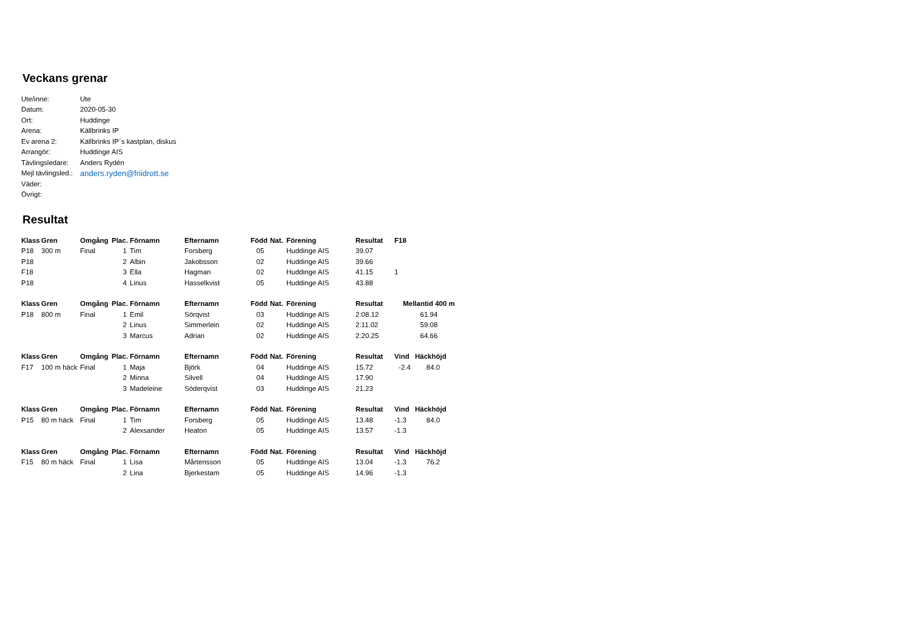Veckans grenar
| Ute/inne: | Ute |
| Datum: | 2020-05-30 |
| Ort: | Huddinge |
| Arena: | Källbrinks IP |
| Ev arena 2: | Källbrinks IP´s kastplan, diskus |
| Arrangör: | Huddinge AIS |
| Tävlingsledare: | Anders Rydén |
| Mejl tävlingsled.: | anders.ryden@friidrott.se |
| Väder: | |
| Övrigt: | |
Resultat
| Klass | Gren | Omgång | Plac. | Förnamn | Efternamn | Född | Nat. | Förening | Resultat | F18 | |
| --- | --- | --- | --- | --- | --- | --- | --- | --- | --- | --- | --- |
| P18 | 300 m | Final | 1 | Tim | Forsberg | 05 | | Huddinge AIS | 39.07 | | |
| P18 | | | 2 | Albin | Jakobsson | 02 | | Huddinge AIS | 39.66 | | |
| F18 | | | 3 | Ella | Hagman | 02 | | Huddinge AIS | 41.15 | 1 | |
| P18 | | | 4 | Linus | Hasselkvist | 05 | | Huddinge AIS | 43.88 | | |
| Klass | Gren | Omgång | Plac. | Förnamn | Efternamn | Född | Nat. | Förening | Resultat | Mellantid 400 m |
| --- | --- | --- | --- | --- | --- | --- | --- | --- | --- | --- |
| P18 | 800 m | Final | 1 | Emil | Sörqvist | 03 | | Huddinge AIS | 2:08.12 | 61.94 |
| | | | 2 | Linus | Simmerlein | 02 | | Huddinge AIS | 2:11.02 | 59.08 |
| | | | 3 | Marcus | Adrian | 02 | | Huddinge AIS | 2:20.25 | 64.66 |
| Klass | Gren | Omgång | Plac. | Förnamn | Efternamn | Född | Nat. | Förening | Resultat | Vind | Häckhöjd |
| --- | --- | --- | --- | --- | --- | --- | --- | --- | --- | --- | --- |
| F17 | 100 m häck | Final | 1 | Maja | Björk | 04 | | Huddinge AIS | 15.72 | -2.4 | 84.0 |
| | | | 2 | Minna | Silvell | 04 | | Huddinge AIS | 17.90 | | |
| | | | 3 | Madeleine | Söderqvist | 03 | | Huddinge AIS | 21.23 | | |
| Klass | Gren | Omgång | Plac. | Förnamn | Efternamn | Född | Nat. | Förening | Resultat | Vind | Häckhöjd |
| --- | --- | --- | --- | --- | --- | --- | --- | --- | --- | --- | --- |
| P15 | 80 m häck | Final | 1 | Tim | Forsberg | 05 | | Huddinge AIS | 13.48 | -1.3 | 84.0 |
| | | | 2 | Alexsander | Heaton | 05 | | Huddinge AIS | 13.57 | -1.3 | |
| Klass | Gren | Omgång | Plac. | Förnamn | Efternamn | Född | Nat. | Förening | Resultat | Vind | Häckhöjd |
| --- | --- | --- | --- | --- | --- | --- | --- | --- | --- | --- | --- |
| F15 | 80 m häck | Final | 1 | Lisa | Mårtensson | 05 | | Huddinge AIS | 13.04 | -1.3 | 76.2 |
| | | | 2 | Lina | Bjerkestam | 05 | | Huddinge AIS | 14.96 | -1.3 | |